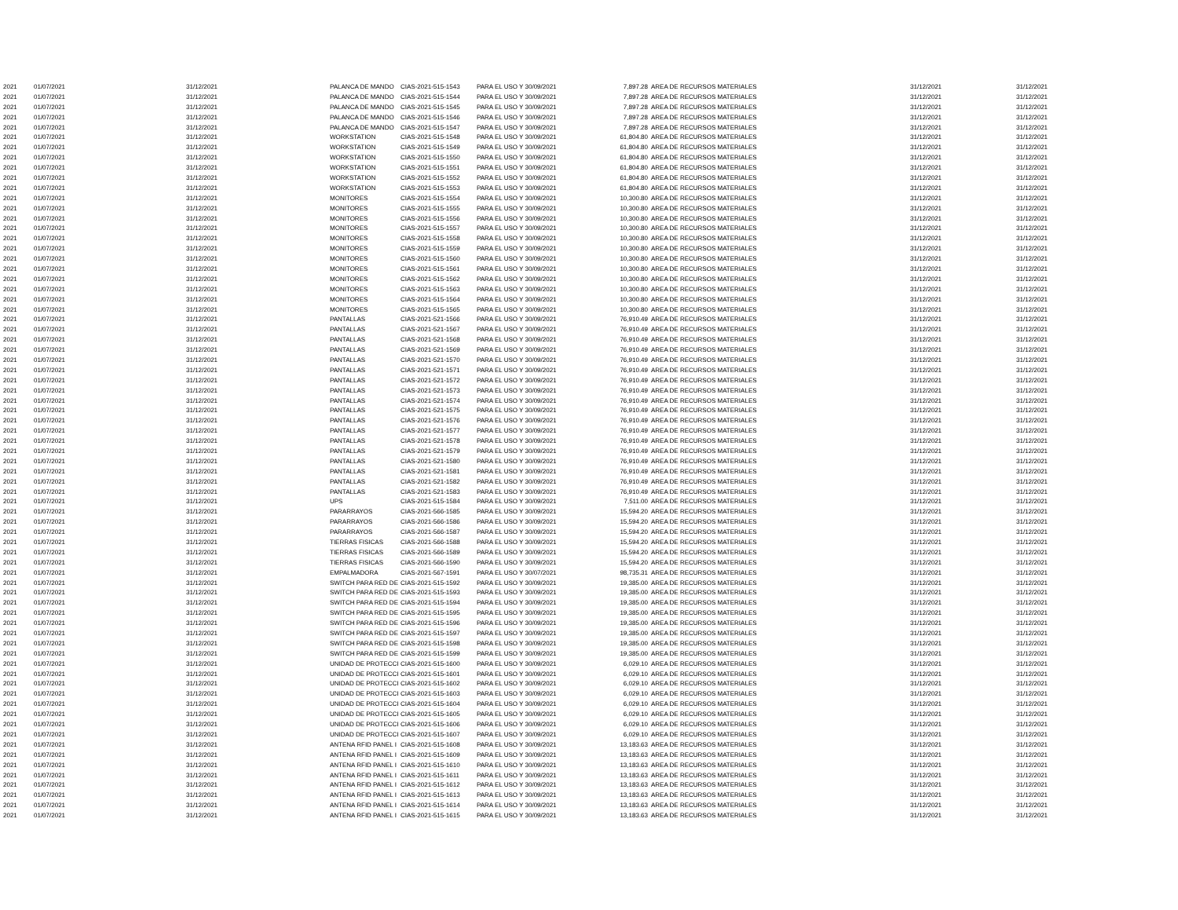| 2021 | 01/07/2021 | 31/12/2021 | PALANCA DE MANDO | CIAS-2021-515-1543 | PARA EL USO Y 30/09/2021 | 7,897.28 | AREA DE RECURSOS MATERIALES | 31/12/2021 | 31/12/2021 |
| 2021 | 01/07/2021 | 31/12/2021 | PALANCA DE MANDO | CIAS-2021-515-1544 | PARA EL USO Y 30/09/2021 | 7,897.28 | AREA DE RECURSOS MATERIALES | 31/12/2021 | 31/12/2021 |
| 2021 | 01/07/2021 | 31/12/2021 | PALANCA DE MANDO | CIAS-2021-515-1545 | PARA EL USO Y 30/09/2021 | 7,897.28 | AREA DE RECURSOS MATERIALES | 31/12/2021 | 31/12/2021 |
| 2021 | 01/07/2021 | 31/12/2021 | PALANCA DE MANDO | CIAS-2021-515-1546 | PARA EL USO Y 30/09/2021 | 7,897.28 | AREA DE RECURSOS MATERIALES | 31/12/2021 | 31/12/2021 |
| 2021 | 01/07/2021 | 31/12/2021 | PALANCA DE MANDO | CIAS-2021-515-1547 | PARA EL USO Y 30/09/2021 | 7,897.28 | AREA DE RECURSOS MATERIALES | 31/12/2021 | 31/12/2021 |
| 2021 | 01/07/2021 | 31/12/2021 | WORKSTATION | CIAS-2021-515-1548 | PARA EL USO Y 30/09/2021 | 61,804.80 | AREA DE RECURSOS MATERIALES | 31/12/2021 | 31/12/2021 |
| 2021 | 01/07/2021 | 31/12/2021 | WORKSTATION | CIAS-2021-515-1549 | PARA EL USO Y 30/09/2021 | 61,804.80 | AREA DE RECURSOS MATERIALES | 31/12/2021 | 31/12/2021 |
| 2021 | 01/07/2021 | 31/12/2021 | WORKSTATION | CIAS-2021-515-1550 | PARA EL USO Y 30/09/2021 | 61,804.80 | AREA DE RECURSOS MATERIALES | 31/12/2021 | 31/12/2021 |
| 2021 | 01/07/2021 | 31/12/2021 | WORKSTATION | CIAS-2021-515-1551 | PARA EL USO Y 30/09/2021 | 61,804.80 | AREA DE RECURSOS MATERIALES | 31/12/2021 | 31/12/2021 |
| 2021 | 01/07/2021 | 31/12/2021 | WORKSTATION | CIAS-2021-515-1552 | PARA EL USO Y 30/09/2021 | 61,804.80 | AREA DE RECURSOS MATERIALES | 31/12/2021 | 31/12/2021 |
| 2021 | 01/07/2021 | 31/12/2021 | WORKSTATION | CIAS-2021-515-1553 | PARA EL USO Y 30/09/2021 | 61,804.80 | AREA DE RECURSOS MATERIALES | 31/12/2021 | 31/12/2021 |
| 2021 | 01/07/2021 | 31/12/2021 | MONITORES | CIAS-2021-515-1554 | PARA EL USO Y 30/09/2021 | 10,300.80 | AREA DE RECURSOS MATERIALES | 31/12/2021 | 31/12/2021 |
| 2021 | 01/07/2021 | 31/12/2021 | MONITORES | CIAS-2021-515-1555 | PARA EL USO Y 30/09/2021 | 10,300.80 | AREA DE RECURSOS MATERIALES | 31/12/2021 | 31/12/2021 |
| 2021 | 01/07/2021 | 31/12/2021 | MONITORES | CIAS-2021-515-1556 | PARA EL USO Y 30/09/2021 | 10,300.80 | AREA DE RECURSOS MATERIALES | 31/12/2021 | 31/12/2021 |
| 2021 | 01/07/2021 | 31/12/2021 | MONITORES | CIAS-2021-515-1557 | PARA EL USO Y 30/09/2021 | 10,300.80 | AREA DE RECURSOS MATERIALES | 31/12/2021 | 31/12/2021 |
| 2021 | 01/07/2021 | 31/12/2021 | MONITORES | CIAS-2021-515-1558 | PARA EL USO Y 30/09/2021 | 10,300.80 | AREA DE RECURSOS MATERIALES | 31/12/2021 | 31/12/2021 |
| 2021 | 01/07/2021 | 31/12/2021 | MONITORES | CIAS-2021-515-1559 | PARA EL USO Y 30/09/2021 | 10,300.80 | AREA DE RECURSOS MATERIALES | 31/12/2021 | 31/12/2021 |
| 2021 | 01/07/2021 | 31/12/2021 | MONITORES | CIAS-2021-515-1560 | PARA EL USO Y 30/09/2021 | 10,300.80 | AREA DE RECURSOS MATERIALES | 31/12/2021 | 31/12/2021 |
| 2021 | 01/07/2021 | 31/12/2021 | MONITORES | CIAS-2021-515-1561 | PARA EL USO Y 30/09/2021 | 10,300.80 | AREA DE RECURSOS MATERIALES | 31/12/2021 | 31/12/2021 |
| 2021 | 01/07/2021 | 31/12/2021 | MONITORES | CIAS-2021-515-1562 | PARA EL USO Y 30/09/2021 | 10,300.80 | AREA DE RECURSOS MATERIALES | 31/12/2021 | 31/12/2021 |
| 2021 | 01/07/2021 | 31/12/2021 | MONITORES | CIAS-2021-515-1563 | PARA EL USO Y 30/09/2021 | 10,300.80 | AREA DE RECURSOS MATERIALES | 31/12/2021 | 31/12/2021 |
| 2021 | 01/07/2021 | 31/12/2021 | MONITORES | CIAS-2021-515-1564 | PARA EL USO Y 30/09/2021 | 10,300.80 | AREA DE RECURSOS MATERIALES | 31/12/2021 | 31/12/2021 |
| 2021 | 01/07/2021 | 31/12/2021 | MONITORES | CIAS-2021-515-1565 | PARA EL USO Y 30/09/2021 | 10,300.80 | AREA DE RECURSOS MATERIALES | 31/12/2021 | 31/12/2021 |
| 2021 | 01/07/2021 | 31/12/2021 | PANTALLAS | CIAS-2021-521-1566 | PARA EL USO Y 30/09/2021 | 76,910.49 | AREA DE RECURSOS MATERIALES | 31/12/2021 | 31/12/2021 |
| 2021 | 01/07/2021 | 31/12/2021 | PANTALLAS | CIAS-2021-521-1567 | PARA EL USO Y 30/09/2021 | 76,910.49 | AREA DE RECURSOS MATERIALES | 31/12/2021 | 31/12/2021 |
| 2021 | 01/07/2021 | 31/12/2021 | PANTALLAS | CIAS-2021-521-1568 | PARA EL USO Y 30/09/2021 | 76,910.49 | AREA DE RECURSOS MATERIALES | 31/12/2021 | 31/12/2021 |
| 2021 | 01/07/2021 | 31/12/2021 | PANTALLAS | CIAS-2021-521-1569 | PARA EL USO Y 30/09/2021 | 76,910.49 | AREA DE RECURSOS MATERIALES | 31/12/2021 | 31/12/2021 |
| 2021 | 01/07/2021 | 31/12/2021 | PANTALLAS | CIAS-2021-521-1570 | PARA EL USO Y 30/09/2021 | 76,910.49 | AREA DE RECURSOS MATERIALES | 31/12/2021 | 31/12/2021 |
| 2021 | 01/07/2021 | 31/12/2021 | PANTALLAS | CIAS-2021-521-1571 | PARA EL USO Y 30/09/2021 | 76,910.49 | AREA DE RECURSOS MATERIALES | 31/12/2021 | 31/12/2021 |
| 2021 | 01/07/2021 | 31/12/2021 | PANTALLAS | CIAS-2021-521-1572 | PARA EL USO Y 30/09/2021 | 76,910.49 | AREA DE RECURSOS MATERIALES | 31/12/2021 | 31/12/2021 |
| 2021 | 01/07/2021 | 31/12/2021 | PANTALLAS | CIAS-2021-521-1573 | PARA EL USO Y 30/09/2021 | 76,910.49 | AREA DE RECURSOS MATERIALES | 31/12/2021 | 31/12/2021 |
| 2021 | 01/07/2021 | 31/12/2021 | PANTALLAS | CIAS-2021-521-1574 | PARA EL USO Y 30/09/2021 | 76,910.49 | AREA DE RECURSOS MATERIALES | 31/12/2021 | 31/12/2021 |
| 2021 | 01/07/2021 | 31/12/2021 | PANTALLAS | CIAS-2021-521-1575 | PARA EL USO Y 30/09/2021 | 76,910.49 | AREA DE RECURSOS MATERIALES | 31/12/2021 | 31/12/2021 |
| 2021 | 01/07/2021 | 31/12/2021 | PANTALLAS | CIAS-2021-521-1576 | PARA EL USO Y 30/09/2021 | 76,910.49 | AREA DE RECURSOS MATERIALES | 31/12/2021 | 31/12/2021 |
| 2021 | 01/07/2021 | 31/12/2021 | PANTALLAS | CIAS-2021-521-1577 | PARA EL USO Y 30/09/2021 | 76,910.49 | AREA DE RECURSOS MATERIALES | 31/12/2021 | 31/12/2021 |
| 2021 | 01/07/2021 | 31/12/2021 | PANTALLAS | CIAS-2021-521-1578 | PARA EL USO Y 30/09/2021 | 76,910.49 | AREA DE RECURSOS MATERIALES | 31/12/2021 | 31/12/2021 |
| 2021 | 01/07/2021 | 31/12/2021 | PANTALLAS | CIAS-2021-521-1579 | PARA EL USO Y 30/09/2021 | 76,910.49 | AREA DE RECURSOS MATERIALES | 31/12/2021 | 31/12/2021 |
| 2021 | 01/07/2021 | 31/12/2021 | PANTALLAS | CIAS-2021-521-1580 | PARA EL USO Y 30/09/2021 | 76,910.49 | AREA DE RECURSOS MATERIALES | 31/12/2021 | 31/12/2021 |
| 2021 | 01/07/2021 | 31/12/2021 | PANTALLAS | CIAS-2021-521-1581 | PARA EL USO Y 30/09/2021 | 76,910.49 | AREA DE RECURSOS MATERIALES | 31/12/2021 | 31/12/2021 |
| 2021 | 01/07/2021 | 31/12/2021 | PANTALLAS | CIAS-2021-521-1582 | PARA EL USO Y 30/09/2021 | 76,910.49 | AREA DE RECURSOS MATERIALES | 31/12/2021 | 31/12/2021 |
| 2021 | 01/07/2021 | 31/12/2021 | PANTALLAS | CIAS-2021-521-1583 | PARA EL USO Y 30/09/2021 | 76,910.49 | AREA DE RECURSOS MATERIALES | 31/12/2021 | 31/12/2021 |
| 2021 | 01/07/2021 | 31/12/2021 | UPS | CIAS-2021-515-1584 | PARA EL USO Y 30/09/2021 | 7,511.00 | AREA DE RECURSOS MATERIALES | 31/12/2021 | 31/12/2021 |
| 2021 | 01/07/2021 | 31/12/2021 | PARARRAYOS | CIAS-2021-566-1585 | PARA EL USO Y 30/09/2021 | 15,594.20 | AREA DE RECURSOS MATERIALES | 31/12/2021 | 31/12/2021 |
| 2021 | 01/07/2021 | 31/12/2021 | PARARRAYOS | CIAS-2021-566-1586 | PARA EL USO Y 30/09/2021 | 15,594.20 | AREA DE RECURSOS MATERIALES | 31/12/2021 | 31/12/2021 |
| 2021 | 01/07/2021 | 31/12/2021 | PARARRAYOS | CIAS-2021-566-1587 | PARA EL USO Y 30/09/2021 | 15,594.20 | AREA DE RECURSOS MATERIALES | 31/12/2021 | 31/12/2021 |
| 2021 | 01/07/2021 | 31/12/2021 | TIERRAS FISICAS | CIAS-2021-566-1588 | PARA EL USO Y 30/09/2021 | 15,594.20 | AREA DE RECURSOS MATERIALES | 31/12/2021 | 31/12/2021 |
| 2021 | 01/07/2021 | 31/12/2021 | TIERRAS FISICAS | CIAS-2021-566-1589 | PARA EL USO Y 30/09/2021 | 15,594.20 | AREA DE RECURSOS MATERIALES | 31/12/2021 | 31/12/2021 |
| 2021 | 01/07/2021 | 31/12/2021 | TIERRAS FISICAS | CIAS-2021-566-1590 | PARA EL USO Y 30/09/2021 | 15,594.20 | AREA DE RECURSOS MATERIALES | 31/12/2021 | 31/12/2021 |
| 2021 | 01/07/2021 | 31/12/2021 | EMPALMADORA | CIAS-2021-567-1591 | PARA EL USO Y 30/07/2021 | 98,735.31 | AREA DE RECURSOS MATERIALES | 31/12/2021 | 31/12/2021 |
| 2021 | 01/07/2021 | 31/12/2021 | SWITCH PARA RED DE | CIAS-2021-515-1592 | PARA EL USO Y 30/09/2021 | 19,385.00 | AREA DE RECURSOS MATERIALES | 31/12/2021 | 31/12/2021 |
| 2021 | 01/07/2021 | 31/12/2021 | SWITCH PARA RED DE | CIAS-2021-515-1593 | PARA EL USO Y 30/09/2021 | 19,385.00 | AREA DE RECURSOS MATERIALES | 31/12/2021 | 31/12/2021 |
| 2021 | 01/07/2021 | 31/12/2021 | SWITCH PARA RED DE | CIAS-2021-515-1594 | PARA EL USO Y 30/09/2021 | 19,385.00 | AREA DE RECURSOS MATERIALES | 31/12/2021 | 31/12/2021 |
| 2021 | 01/07/2021 | 31/12/2021 | SWITCH PARA RED DE | CIAS-2021-515-1595 | PARA EL USO Y 30/09/2021 | 19,385.00 | AREA DE RECURSOS MATERIALES | 31/12/2021 | 31/12/2021 |
| 2021 | 01/07/2021 | 31/12/2021 | SWITCH PARA RED DE | CIAS-2021-515-1596 | PARA EL USO Y 30/09/2021 | 19,385.00 | AREA DE RECURSOS MATERIALES | 31/12/2021 | 31/12/2021 |
| 2021 | 01/07/2021 | 31/12/2021 | SWITCH PARA RED DE | CIAS-2021-515-1597 | PARA EL USO Y 30/09/2021 | 19,385.00 | AREA DE RECURSOS MATERIALES | 31/12/2021 | 31/12/2021 |
| 2021 | 01/07/2021 | 31/12/2021 | SWITCH PARA RED DE | CIAS-2021-515-1598 | PARA EL USO Y 30/09/2021 | 19,385.00 | AREA DE RECURSOS MATERIALES | 31/12/2021 | 31/12/2021 |
| 2021 | 01/07/2021 | 31/12/2021 | SWITCH PARA RED DE | CIAS-2021-515-1599 | PARA EL USO Y 30/09/2021 | 19,385.00 | AREA DE RECURSOS MATERIALES | 31/12/2021 | 31/12/2021 |
| 2021 | 01/07/2021 | 31/12/2021 | UNIDAD DE PROTECCI | CIAS-2021-515-1600 | PARA EL USO Y 30/09/2021 | 6,029.10 | AREA DE RECURSOS MATERIALES | 31/12/2021 | 31/12/2021 |
| 2021 | 01/07/2021 | 31/12/2021 | UNIDAD DE PROTECCI | CIAS-2021-515-1601 | PARA EL USO Y 30/09/2021 | 6,029.10 | AREA DE RECURSOS MATERIALES | 31/12/2021 | 31/12/2021 |
| 2021 | 01/07/2021 | 31/12/2021 | UNIDAD DE PROTECCI | CIAS-2021-515-1602 | PARA EL USO Y 30/09/2021 | 6,029.10 | AREA DE RECURSOS MATERIALES | 31/12/2021 | 31/12/2021 |
| 2021 | 01/07/2021 | 31/12/2021 | UNIDAD DE PROTECCI | CIAS-2021-515-1603 | PARA EL USO Y 30/09/2021 | 6,029.10 | AREA DE RECURSOS MATERIALES | 31/12/2021 | 31/12/2021 |
| 2021 | 01/07/2021 | 31/12/2021 | UNIDAD DE PROTECCI | CIAS-2021-515-1604 | PARA EL USO Y 30/09/2021 | 6,029.10 | AREA DE RECURSOS MATERIALES | 31/12/2021 | 31/12/2021 |
| 2021 | 01/07/2021 | 31/12/2021 | UNIDAD DE PROTECCI | CIAS-2021-515-1605 | PARA EL USO Y 30/09/2021 | 6,029.10 | AREA DE RECURSOS MATERIALES | 31/12/2021 | 31/12/2021 |
| 2021 | 01/07/2021 | 31/12/2021 | UNIDAD DE PROTECCI | CIAS-2021-515-1606 | PARA EL USO Y 30/09/2021 | 6,029.10 | AREA DE RECURSOS MATERIALES | 31/12/2021 | 31/12/2021 |
| 2021 | 01/07/2021 | 31/12/2021 | UNIDAD DE PROTECCI | CIAS-2021-515-1607 | PARA EL USO Y 30/09/2021 | 6,029.10 | AREA DE RECURSOS MATERIALES | 31/12/2021 | 31/12/2021 |
| 2021 | 01/07/2021 | 31/12/2021 | ANTENA RFID PANEL I | CIAS-2021-515-1608 | PARA EL USO Y 30/09/2021 | 13,183.63 | AREA DE RECURSOS MATERIALES | 31/12/2021 | 31/12/2021 |
| 2021 | 01/07/2021 | 31/12/2021 | ANTENA RFID PANEL I | CIAS-2021-515-1609 | PARA EL USO Y 30/09/2021 | 13,183.63 | AREA DE RECURSOS MATERIALES | 31/12/2021 | 31/12/2021 |
| 2021 | 01/07/2021 | 31/12/2021 | ANTENA RFID PANEL I | CIAS-2021-515-1610 | PARA EL USO Y 30/09/2021 | 13,183.63 | AREA DE RECURSOS MATERIALES | 31/12/2021 | 31/12/2021 |
| 2021 | 01/07/2021 | 31/12/2021 | ANTENA RFID PANEL I | CIAS-2021-515-1611 | PARA EL USO Y 30/09/2021 | 13,183.63 | AREA DE RECURSOS MATERIALES | 31/12/2021 | 31/12/2021 |
| 2021 | 01/07/2021 | 31/12/2021 | ANTENA RFID PANEL I | CIAS-2021-515-1612 | PARA EL USO Y 30/09/2021 | 13,183.63 | AREA DE RECURSOS MATERIALES | 31/12/2021 | 31/12/2021 |
| 2021 | 01/07/2021 | 31/12/2021 | ANTENA RFID PANEL I | CIAS-2021-515-1613 | PARA EL USO Y 30/09/2021 | 13,183.63 | AREA DE RECURSOS MATERIALES | 31/12/2021 | 31/12/2021 |
| 2021 | 01/07/2021 | 31/12/2021 | ANTENA RFID PANEL I | CIAS-2021-515-1614 | PARA EL USO Y 30/09/2021 | 13,183.63 | AREA DE RECURSOS MATERIALES | 31/12/2021 | 31/12/2021 |
| 2021 | 01/07/2021 | 31/12/2021 | ANTENA RFID PANEL I | CIAS-2021-515-1615 | PARA EL USO Y 30/09/2021 | 13,183.63 | AREA DE RECURSOS MATERIALES | 31/12/2021 | 31/12/2021 |